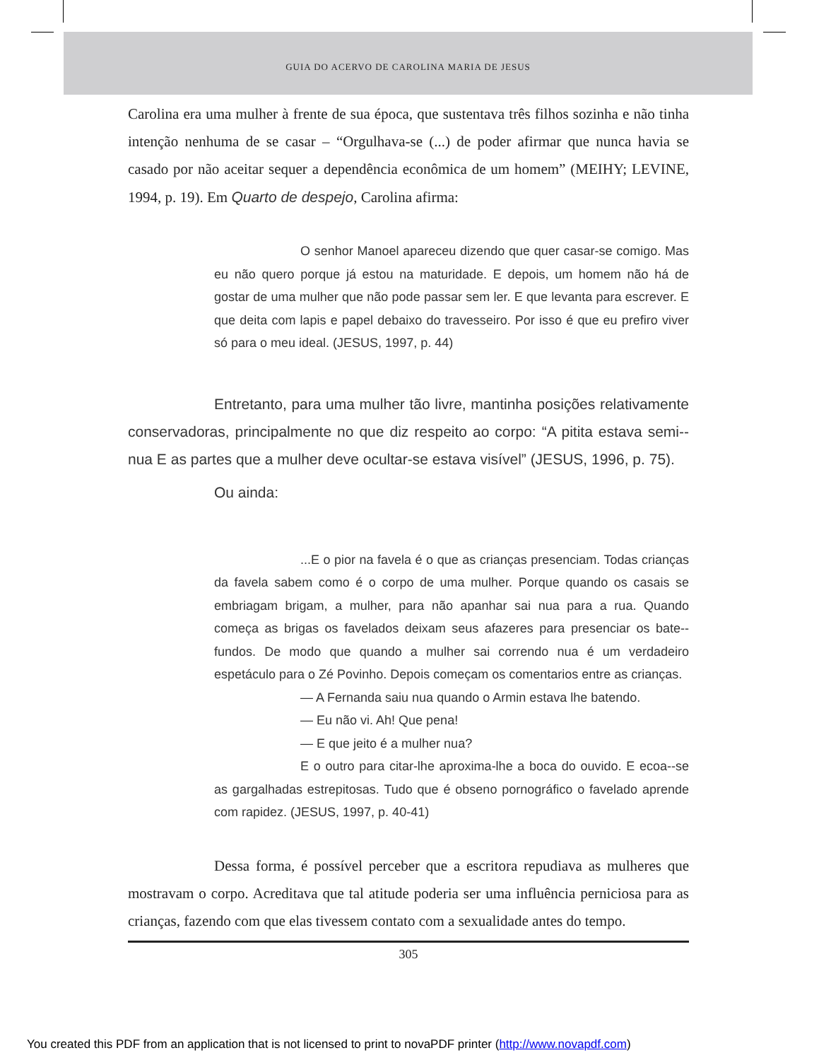GUIA DO ACERVO DE CAROLINA MARIA DE JESUS
Carolina era uma mulher à frente de sua época, que sustentava três filhos sozinha e não tinha intenção nenhuma de se casar – “Orgulhava-se (...) de poder afirmar que nunca havia se casado por não aceitar sequer a dependência econômica de um homem” (MEIHY; LEVINE, 1994, p. 19). Em Quarto de despejo, Carolina afirma:
O senhor Manoel apareceu dizendo que quer casar-se comigo. Mas eu não quero porque já estou na maturidade. E depois, um homem não há de gostar de uma mulher que não pode passar sem ler. E que levanta para escrever. E que deita com lapis e papel debaixo do travesseiro. Por isso é que eu prefiro viver só para o meu ideal. (JESUS, 1997, p. 44)
Entretanto, para uma mulher tão livre, mantinha posições relativamente conservadoras, principalmente no que diz respeito ao corpo: “A pitita estava semi--nua E as partes que a mulher deve ocultar-se estava visível” (JESUS, 1996, p. 75).
Ou ainda:
...E o pior na favela é o que as crianças presenciam. Todas crianças da favela sabem como é o corpo de uma mulher. Porque quando os casais se embriagam brigam, a mulher, para não apanhar sai nua para a rua. Quando começa as brigas os favelados deixam seus afazeres para presenciar os bate--fundos. De modo que quando a mulher sai correndo nua é um verdadeiro espetáculo para o Zé Povinho. Depois começam os comentarios entre as crianças.
— A Fernanda saiu nua quando o Armin estava lhe batendo.
— Eu não vi. Ah! Que pena!
— E que jeito é a mulher nua?
E o outro para citar-lhe aproxima-lhe a boca do ouvido. E ecoa--se as gargalhadas estrepitosas. Tudo que é obseno pornográfico o favelado aprende com rapidez. (JESUS, 1997, p. 40-41)
Dessa forma, é possível perceber que a escritora repudiava as mulheres que mostravam o corpo. Acreditava que tal atitude poderia ser uma influência perniciosa para as crianças, fazendo com que elas tivessem contato com a sexualidade antes do tempo.
305
You created this PDF from an application that is not licensed to print to novaPDF printer (http://www.novapdf.com)